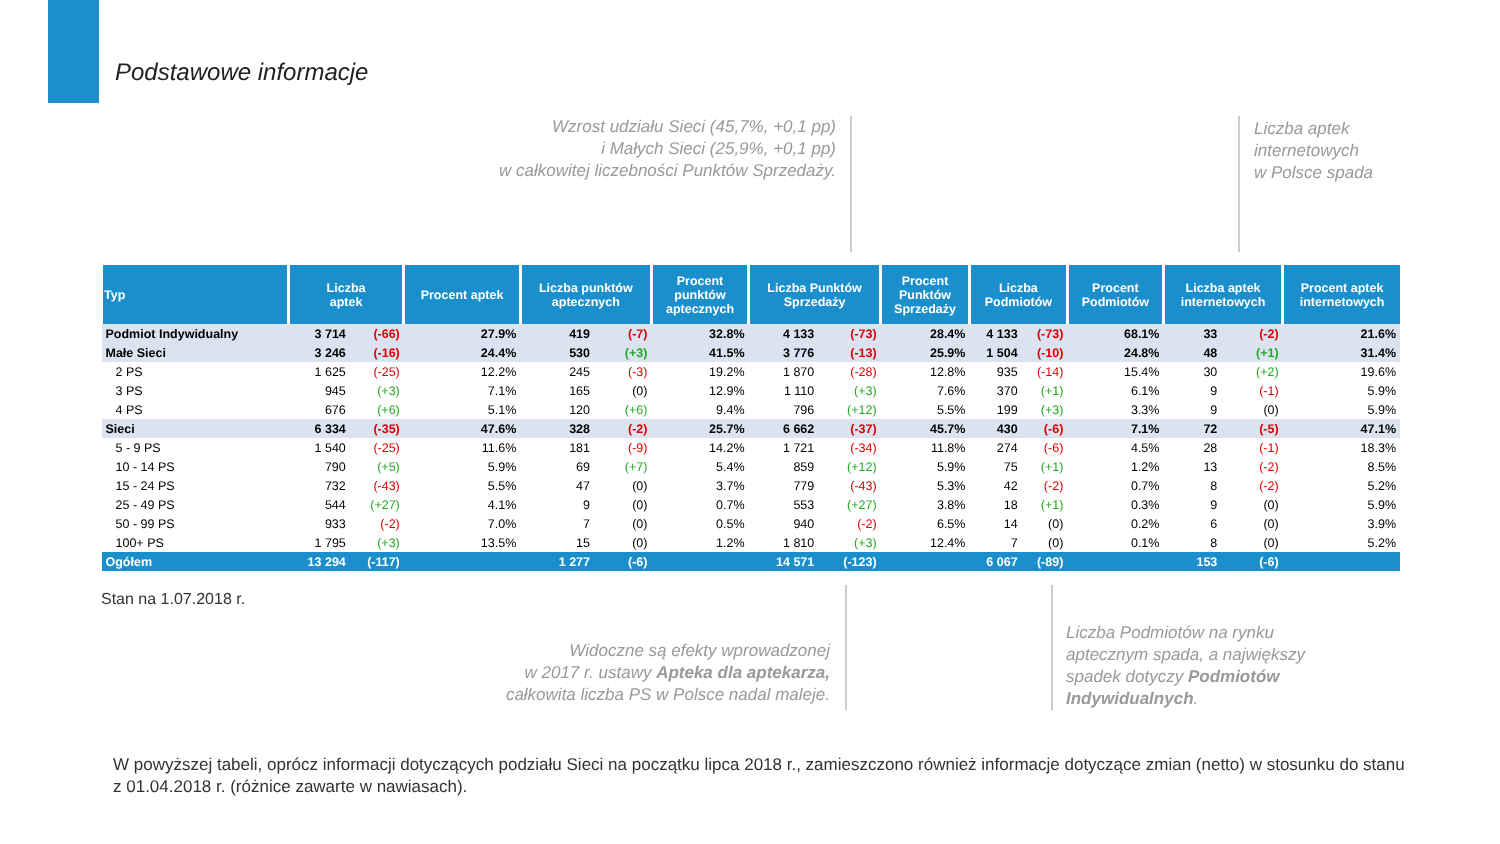Podstawowe informacje
Wzrost udziału Sieci (45,7%, +0,1 pp)
i Małych Sieci (25,9%, +0,1 pp)
w całkowitej liczebności Punktów Sprzedaży.
Liczba aptek
internetowych
w Polsce spada
| Typ | Liczba aptek | | Procent aptek | Liczba punktów aptecznych | | Procent punktów aptecznych | Liczba Punktów Sprzedaży | | Procent Punktów Sprzedaży | Liczba Podmiotów | | Procent Podmiotów | Liczba aptek internetowych | | Procent aptek internetowych |
| --- | --- | --- | --- | --- | --- | --- | --- | --- | --- | --- | --- | --- | --- | --- | --- |
| Podmiot Indywidualny | 3 714 | (-66) | 27.9% | 419 | (-7) | 32.8% | 4 133 | (-73) | 28.4% | 4 133 | (-73) | 68.1% | 33 | (-2) | 21.6% |
| Małe Sieci | 3 246 | (-16) | 24.4% | 530 | (+3) | 41.5% | 3 776 | (-13) | 25.9% | 1 504 | (-10) | 24.8% | 48 | (+1) | 31.4% |
| 2 PS | 1 625 | (-25) | 12.2% | 245 | (-3) | 19.2% | 1 870 | (-28) | 12.8% | 935 | (-14) | 15.4% | 30 | (+2) | 19.6% |
| 3 PS | 945 | (+3) | 7.1% | 165 | (0) | 12.9% | 1 110 | (+3) | 7.6% | 370 | (+1) | 6.1% | 9 | (-1) | 5.9% |
| 4 PS | 676 | (+6) | 5.1% | 120 | (+6) | 9.4% | 796 | (+12) | 5.5% | 199 | (+3) | 3.3% | 9 | (0) | 5.9% |
| Sieci | 6 334 | (-35) | 47.6% | 328 | (-2) | 25.7% | 6 662 | (-37) | 45.7% | 430 | (-6) | 7.1% | 72 | (-5) | 47.1% |
| 5 - 9 PS | 1 540 | (-25) | 11.6% | 181 | (-9) | 14.2% | 1 721 | (-34) | 11.8% | 274 | (-6) | 4.5% | 28 | (-1) | 18.3% |
| 10 - 14 PS | 790 | (+5) | 5.9% | 69 | (+7) | 5.4% | 859 | (+12) | 5.9% | 75 | (+1) | 1.2% | 13 | (-2) | 8.5% |
| 15 - 24 PS | 732 | (-43) | 5.5% | 47 | (0) | 3.7% | 779 | (-43) | 5.3% | 42 | (-2) | 0.7% | 8 | (-2) | 5.2% |
| 25 - 49 PS | 544 | (+27) | 4.1% | 9 | (0) | 0.7% | 553 | (+27) | 3.8% | 18 | (+1) | 0.3% | 9 | (0) | 5.9% |
| 50 - 99 PS | 933 | (-2) | 7.0% | 7 | (0) | 0.5% | 940 | (-2) | 6.5% | 14 | (0) | 0.2% | 6 | (0) | 3.9% |
| 100+ PS | 1 795 | (+3) | 13.5% | 15 | (0) | 1.2% | 1 810 | (+3) | 12.4% | 7 | (0) | 0.1% | 8 | (0) | 5.2% |
| Ogółem | 13 294 | (-117) | | 1 277 | (-6) | | 14 571 | (-123) | | 6 067 | (-89) | | 153 | (-6) | |
Stan na 1.07.2018 r.
Widoczne są efekty wprowadzonej
w 2017 r. ustawy Apteka dla aptekarza,
całkowita liczba PS w Polsce nadal maleje.
Liczba Podmiotów na rynku aptecznym spada, a największy spadek dotyczy Podmiotów Indywidualnych.
W powyższej tabeli, oprócz informacji dotyczących podziału Sieci na początku lipca 2018 r., zamieszczono również informacje dotyczące zmian (netto) w stosunku do stanu z 01.04.2018 r. (różnice zawarte w nawiasach).